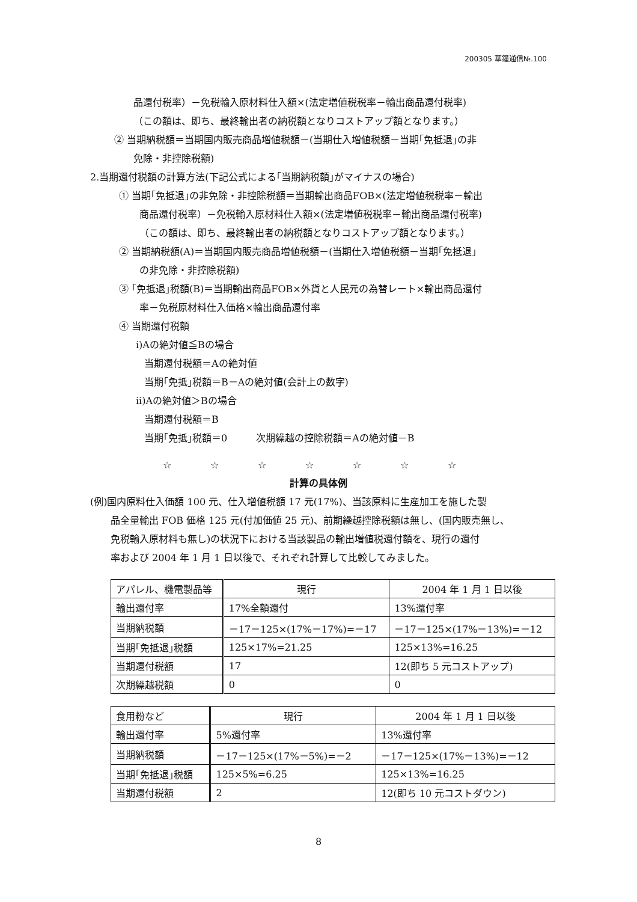200305 華鐘通信№.100
品還付税率）－免税輸入原材料仕入額×(法定増値税税率－輸出商品還付税率)
（この額は、即ち、最終輸出者の納税額となりコストアップ額となります。）
② 当期納税額＝当期国内販売商品増値税額－(当期仕入増値税額－当期｢免抵退｣の非
免除・非控除税額)
2.当期還付税額の計算方法(下記公式による｢当期納税額｣がマイナスの場合)
① 当期｢免抵退｣の非免除・非控除税額＝当期輸出商品FOB×(法定増値税税率－輸出
商品還付税率）－免税輸入原材料仕入額×(法定増値税税率－輸出商品還付税率)
（この額は、即ち、最終輸出者の納税額となりコストアップ額となります。）
② 当期納税額(A)＝当期国内販売商品増値税額－(当期仕入増値税額－当期｢免抵退｣
の非免除・非控除税額)
③ ｢免抵退｣税額(B)＝当期輸出商品FOB×外貨と人民元の為替レート×輸出商品還付
率－免税原材料仕入価格×輸出商品還付率
④ 当期還付税額
i)Aの絶対値≦Bの場合
当期還付税額＝Aの絶対値
当期｢免抵｣税額＝B－Aの絶対値(会計上の数字)
ii)Aの絶対値＞Bの場合
当期還付税額＝B
当期｢免抵｣税額＝0　　　次期繰越の控除税額＝Aの絶対値－B
☆ ☆ ☆ ☆ ☆ ☆ ☆
計算の具体例
(例)国内原料仕入価額 100 元、仕入増値税額 17 元(17%)、当該原料に生産加工を施した製
品全量輸出 FOB 価格 125 元(付加価値 25 元)、前期繰越控除税額は無し、(国内販売無し、
免税輸入原材料も無し)の状況下における当該製品の輸出増値税還付額を、現行の還付
率および 2004 年 1 月 1 日以後で、それぞれ計算して比較してみました。
| アパレル、機電製品等 | 現行 | 2004 年 1 月 1 日以後 |
| 輸出還付率 | 17%全額還付 | 13%還付率 |
| 当期納税額 | －17－125×(17%－17%)=－17 | －17－125×(17%－13%)=－12 |
| 当期｢免抵退｣税額 | 125×17%=21.25 | 125×13%=16.25 |
| 当期還付税額 | 17 | 12(即ち 5 元コストアップ) |
| 次期繰越税額 | 0 | 0 |
| 食用粉など | 現行 | 2004 年 1 月 1 日以後 |
| 輸出還付率 | 5%還付率 | 13%還付率 |
| 当期納税額 | －17－125×(17%－5%)=－2 | －17－125×(17%－13%)=－12 |
| 当期｢免抵退｣税額 | 125×5%=6.25 | 125×13%=16.25 |
| 当期還付税額 | 2 | 12(即ち 10 元コストダウン) |
8